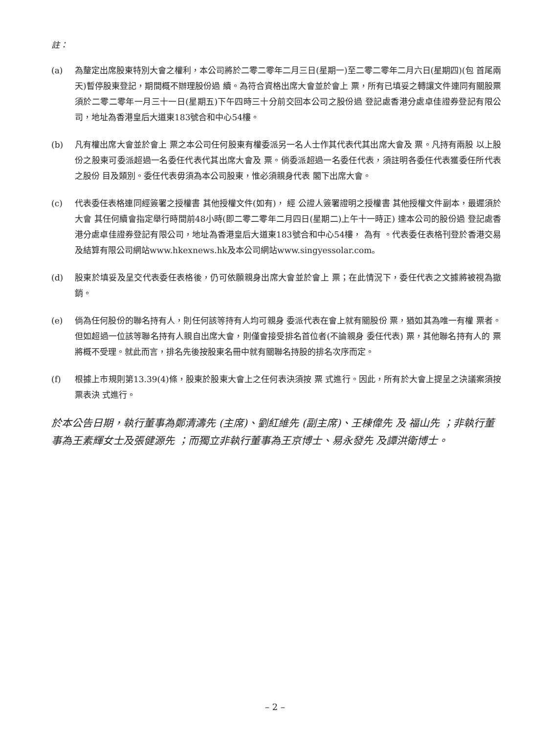註：
(a) 為釐定出席股東特別大會之權利，本公司將於二零二零年二月三日(星期一)至二零二零年二月六日(星期四)(包 首尾兩天)暫停股東登記，期間概不辦理股份過 續。為符合資格出席大會並於會上 票，所有已填妥之轉讓文件連同有關股票須於二零二零年一月三十一日(星期五)下午四時三十分前交回本公司之股份過 登記處香港分處卓佳證券登記有限公司，地址為香港皇后大道東183號合和中心54樓。
(b) 凡有權出席大會並於會上 票之本公司任何股東有權委派另一名人士作其代表代其出席大會及 票。凡持有兩股 以上股份之股東可委派超過一名委任代表代其出席大會及 票。倘委派超過一名委任代表，須註明各委任代表獲委任所代表之股份 目及類別。委任代表毋須為本公司股東，惟必須親身代表 閣下出席大會。
(c) 代表委任表格連同經簽署之授權書 其他授權文件(如有)， 經 公證人簽署證明之授權書 其他授權文件副本，最遲須於大會 其任何續會指定舉行時間前48小時(即二零二零年二月四日(星期二)上午十一時正) 達本公司的股份過 登記處香港分處卓佳證券登記有限公司，地址為香港皇后大道東183號合和中心54樓， 為有 。代表委任表格刊登於香港交易及結算有限公司網站www.hkexnews.hk及本公司網站www.singyessolar.com。
(d) 股東於填妥及呈交代表委任表格後，仍可依願親身出席大會並於會上 票；在此情況下，委任代表之文據將被視為撤銷。
(e) 倘為任何股份的聯名持有人，則任何該等持有人均可親身 委派代表在會上就有關股份 票，猶如其為唯一有權 票者。但如超過一位該等聯名持有人親自出席大會，則僅會接受排名首位者(不論親身 委任代表) 票，其他聯名持有人的 票將概不受理。就此而言，排名先後按股東名冊中就有關聯名持股的排名次序而定。
(f) 根據上市規則第13.39(4)條，股東於股東大會上之任何表決須按 票 式進行。因此，所有於大會上提呈之決議案須按 票表決 式進行。
於本公告日期，執行董事為鄭清濤先 (主席)、劉紅維先 (副主席)、王棟偉先 及 福山先 ；非執行董事為王素輝女士及張健源先 ；而獨立非執行董事為王京博士、易永發先 及譚洪衛博士。
– 2 –